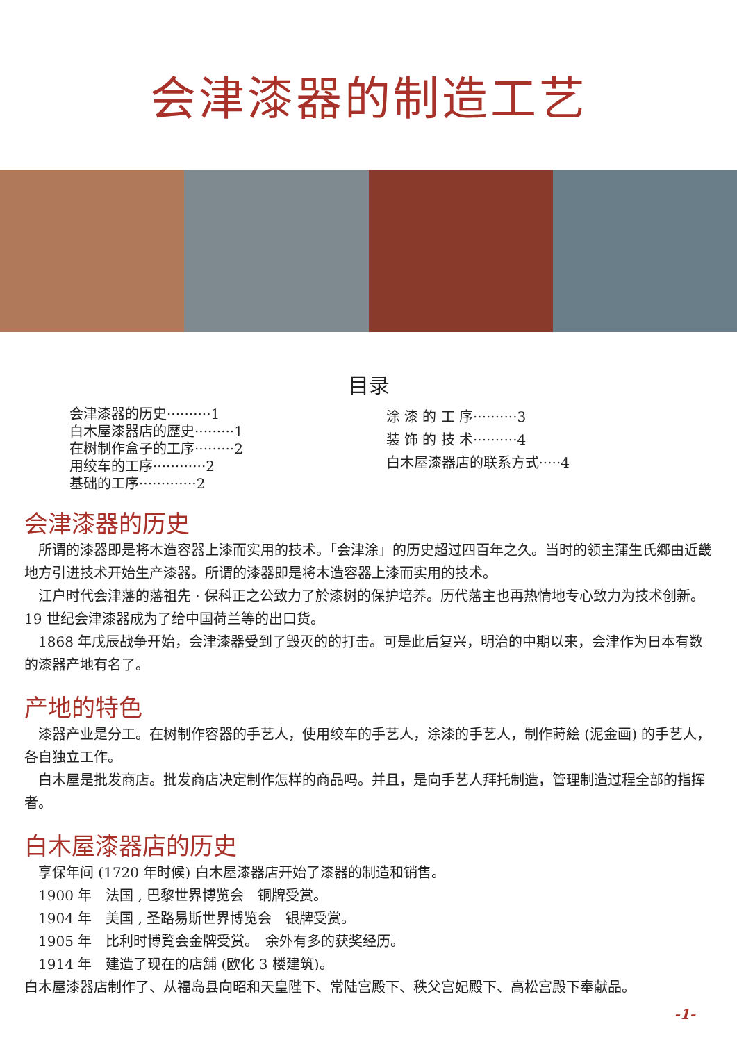会津漆器的制造工艺
目录
会津漆器的历史··········1
白木屋漆器店的歴史·········1
在树制作盒子的工序·········2
用绞车的工序············2
基础的工序·············2
涂 漆 的 工 序··········3
装 饰 的 技 术··········4
白木屋漆器店的联系方式·····4
会津漆器的历史
　所谓的漆器即是将木造容器上漆而实用的技术。「会津涂」的历史超过四百年之久。当时的领主蒲生氏郷由近畿地方引进技术开始生产漆器。所谓的漆器即是将木造容器上漆而实用的技术。
　江户时代会津藩的藩祖先 · 保科正之公致力了於漆树的保护培养。历代藩主也再热情地专心致力为技术创新。19 世纪会津漆器成为了给中国荷兰等的出口货。
　1868 年戊辰战争开始，会津漆器受到了毁灭的的打击。可是此后复兴，明治的中期以来，会津作为日本有数的漆器产地有名了。
产地的特色
　漆器产业是分工。在树制作容器的手艺人，使用绞车的手艺人，涂漆的手艺人，制作莳絵 (泥金画) 的手艺人，各自独立工作。
　白木屋是批发商店。批发商店决定制作怎样的商品吗。并且，是向手艺人拜托制造，管理制造过程全部的指挥者。
白木屋漆器店的历史
　享保年间 (1720 年时候) 白木屋漆器店开始了漆器的制造和销售。
　1900 年　法国 , 巴黎世界博览会　铜牌受赏。
　1904 年　美国 , 圣路易斯世界博览会　银牌受赏。
　1905 年　比利时博覧会金牌受赏。　余外有多的获奖经历。
　1914 年　建造了现在的店舗 (欧化 3 楼建筑)。
白木屋漆器店制作了、从福岛县向昭和天皇陛下、常陆宫殿下、秩父宫妃殿下、高松宫殿下奉献品。
-1-